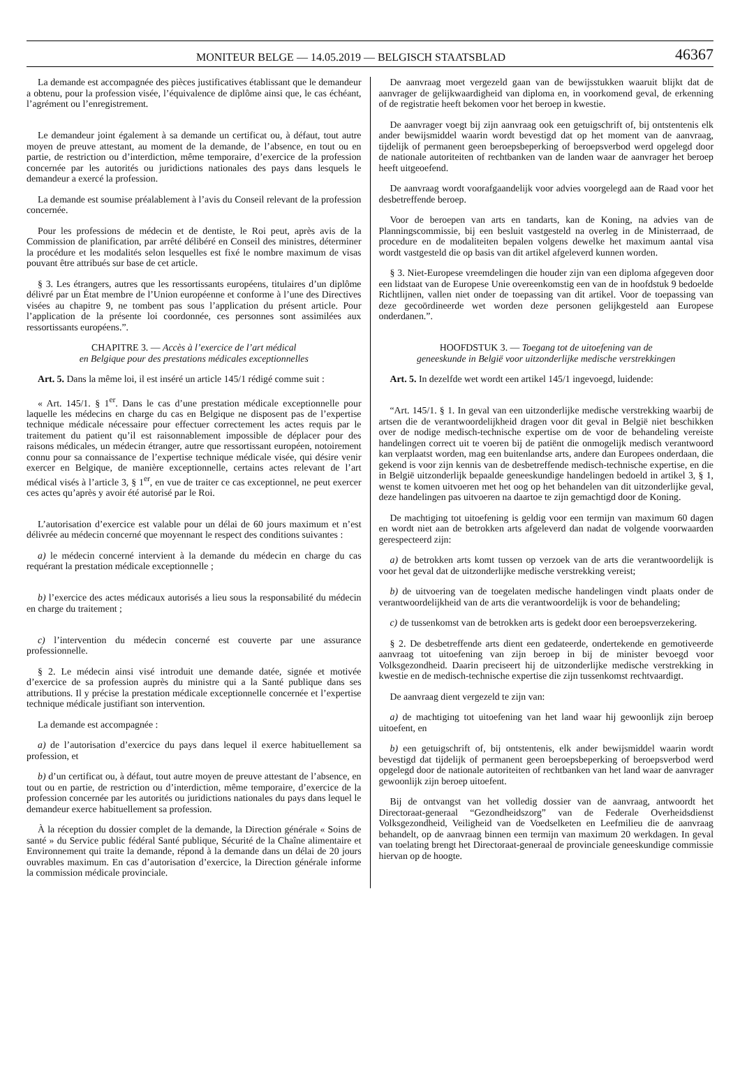MONITEUR BELGE — 14.05.2019 — BELGISCH STAATSBLAD 46367
La demande est accompagnée des pièces justificatives établissant que le demandeur a obtenu, pour la profession visée, l’équivalence de diplôme ainsi que, le cas échéant, l’agrément ou l’enregistrement.
Le demandeur joint également à sa demande un certificat ou, à défaut, tout autre moyen de preuve attestant, au moment de la demande, de l’absence, en tout ou en partie, de restriction ou d’interdiction, même temporaire, d’exercice de la profession concernée par les autorités ou juridictions nationales des pays dans lesquels le demandeur a exercé la profession.
La demande est soumise préalablement à l’avis du Conseil relevant de la profession concernée.
Pour les professions de médecin et de dentiste, le Roi peut, après avis de la Commission de planification, par arrêté délibéré en Conseil des ministres, déterminer la procédure et les modalités selon lesquelles est fixé le nombre maximum de visas pouvant être attribués sur base de cet article.
§ 3. Les étrangers, autres que les ressortissants européens, titulaires d’un diplôme délivré par un État membre de l’Union européenne et conforme à l’une des Directives visées au chapitre 9, ne tombent pas sous l’application du présent article. Pour l’application de la présente loi coordonnée, ces personnes sont assimilées aux ressortissants européens.”.
CHAPITRE 3. — Accès à l’exercice de l’art médical
en Belgique pour des prestations médicales exceptionnelles
Art. 5. Dans la même loi, il est inséré un article 145/1 rédigé comme suit :
« Art. 145/1. § 1<sup>er</sup>. Dans le cas d’une prestation médicale exceptionnelle pour laquelle les médecins en charge du cas en Belgique ne disposent pas de l’expertise technique médicale nécessaire pour effectuer correctement les actes requis par le traitement du patient qu’il est raisonnablement impossible de déplacer pour des raisons médicales, un médecin étranger, autre que ressortissant européen, notoirement connu pour sa connaissance de l’expertise technique médicale visée, qui désire venir exercer en Belgique, de manière exceptionnelle, certains actes relevant de l’art médical visés à l’article 3, § 1<sup>er</sup>, en vue de traiter ce cas exceptionnel, ne peut exercer ces actes qu’après y avoir été autorisé par le Roi.
L’autorisation d’exercice est valable pour un délai de 60 jours maximum et n’est délivrée au médecin concerné que moyennant le respect des conditions suivantes :
a) le médecin concerné intervient à la demande du médecin en charge du cas requérant la prestation médicale exceptionnelle ;
b) l’exercice des actes médicaux autorisés a lieu sous la responsabilité du médecin en charge du traitement ;
c) l’intervention du médecin concerné est couverte par une assurance professionnelle.
§ 2. Le médecin ainsi visé introduit une demande datée, signée et motivée d’exercice de sa profession auprès du ministre qui a la Santé publique dans ses attributions. Il y précise la prestation médicale exceptionnelle concernée et l’expertise technique médicale justifiant son intervention.
La demande est accompagnée :
a) de l’autorisation d’exercice du pays dans lequel il exerce habituellement sa profession, et
b) d’un certificat ou, à défaut, tout autre moyen de preuve attestant de l’absence, en tout ou en partie, de restriction ou d’interdiction, même temporaire, d’exercice de la profession concernée par les autorités ou juridictions nationales du pays dans lequel le demandeur exerce habituellement sa profession.
À la réception du dossier complet de la demande, la Direction générale « Soins de santé » du Service public fédéral Santé publique, Sécurité de la Chaîne alimentaire et Environnement qui traite la demande, répond à la demande dans un délai de 20 jours ouvrables maximum. En cas d’autorisation d’exercice, la Direction générale informe la commission médicale provinciale.
De aanvraag moet vergezeld gaan van de bewijsstukken waaruit blijkt dat de aanvrager de gelijkwaardigheid van diploma en, in voorkomend geval, de erkenning of de registratie heeft bekomen voor het beroep in kwestie.
De aanvrager voegt bij zijn aanvraag ook een getuigschrift of, bij ontstentenis elk ander bewijsmiddel waarin wordt bevestigd dat op het moment van de aanvraag, tijdelijk of permanent geen beroepsbeperking of beroepsverbod werd opgelegd door de nationale autoriteiten of rechtbanken van de landen waar de aanvrager het beroep heeft uitgeoefend.
De aanvraag wordt voorafgaandelijk voor advies voorgelegd aan de Raad voor het desbetreffende beroep.
Voor de beroepen van arts en tandarts, kan de Koning, na advies van de Planningscommissie, bij een besluit vastgesteld na overleg in de Ministerraad, de procedure en de modaliteiten bepalen volgens dewelke het maximum aantal visa wordt vastgesteld die op basis van dit artikel afgeleverd kunnen worden.
§ 3. Niet-Europese vreemdelingen die houder zijn van een diploma afgegeven door een lidstaat van de Europese Unie overeenkomstig een van de in hoofdstuk 9 bedoelde Richtlijnen, vallen niet onder de toepassing van dit artikel. Voor de toepassing van deze gecoördineerde wet worden deze personen gelijkgesteld aan Europese onderdanen.”.
HOOFDSTUK 3. — Toegang tot de uitoefening van de
geneeskunde in België voor uitzonderlijke medische verstrekkingen
Art. 5. In dezelfde wet wordt een artikel 145/1 ingevoegd, luidende:
“Art. 145/1. § 1. In geval van een uitzonderlijke medische verstrekking waarbij de artsen die de verantwoordelijkheid dragen voor dit geval in België niet beschikken over de nodige medisch-technische expertise om de voor de behandeling vereiste handelingen correct uit te voeren bij de patiënt die onmogelijk medisch verantwoord kan verplaatst worden, mag een buitenlandse arts, andere dan Europees onderdaan, die gekend is voor zijn kennis van de desbetreffende medisch-technische expertise, en die in België uitzonderlijk bepaalde geneeskundige handelingen bedoeld in artikel 3, § 1, wenst te komen uitvoeren met het oog op het behandelen van dit uitzonderlijke geval, deze handelingen pas uitvoeren na daartoe te zijn gemachtigd door de Koning.
De machtiging tot uitoefening is geldig voor een termijn van maximum 60 dagen en wordt niet aan de betrokken arts afgeleverd dan nadat de volgende voorwaarden gerespecteerd zijn:
a) de betrokken arts komt tussen op verzoek van de arts die verantwoordelijk is voor het geval dat de uitzonderlijke medische verstrekking vereist;
b) de uitvoering van de toegelaten medische handelingen vindt plaats onder de verantwoordelijkheid van de arts die verantwoordelijk is voor de behandeling;
c) de tussenkomst van de betrokken arts is gedekt door een beroepsverzekering.
§ 2. De desbetreffende arts dient een gedateerde, ondertekende en gemotiveerde aanvraag tot uitoefening van zijn beroep in bij de minister bevoegd voor Volksgezondheid. Daarin preciseert hij de uitzonderlijke medische verstrekking in kwestie en de medisch-technische expertise die zijn tussenkomst rechtvaardigt.
De aanvraag dient vergezeld te zijn van:
a) de machtiging tot uitoefening van het land waar hij gewoonlijk zijn beroep uitoefent, en
b) een getuigschrift of, bij ontstentenis, elk ander bewijsmiddel waarin wordt bevestigd dat tijdelijk of permanent geen beroepsbeperking of beroepsverbod werd opgelegd door de nationale autoriteiten of rechtbanken van het land waar de aanvrager gewoonlijk zijn beroep uitoefent.
Bij de ontvangst van het volledig dossier van de aanvraag, antwoordt het Directoraat-generaal “Gezondheidszorg” van de Federale Overheidsdienst Volksgezondheid, Veiligheid van de Voedselketen en Leefmilieu die de aanvraag behandelt, op de aanvraag binnen een termijn van maximum 20 werkdagen. In geval van toelating brengt het Directoraat-generaal de provinciale geneeskundige commissie hiervan op de hoogte.